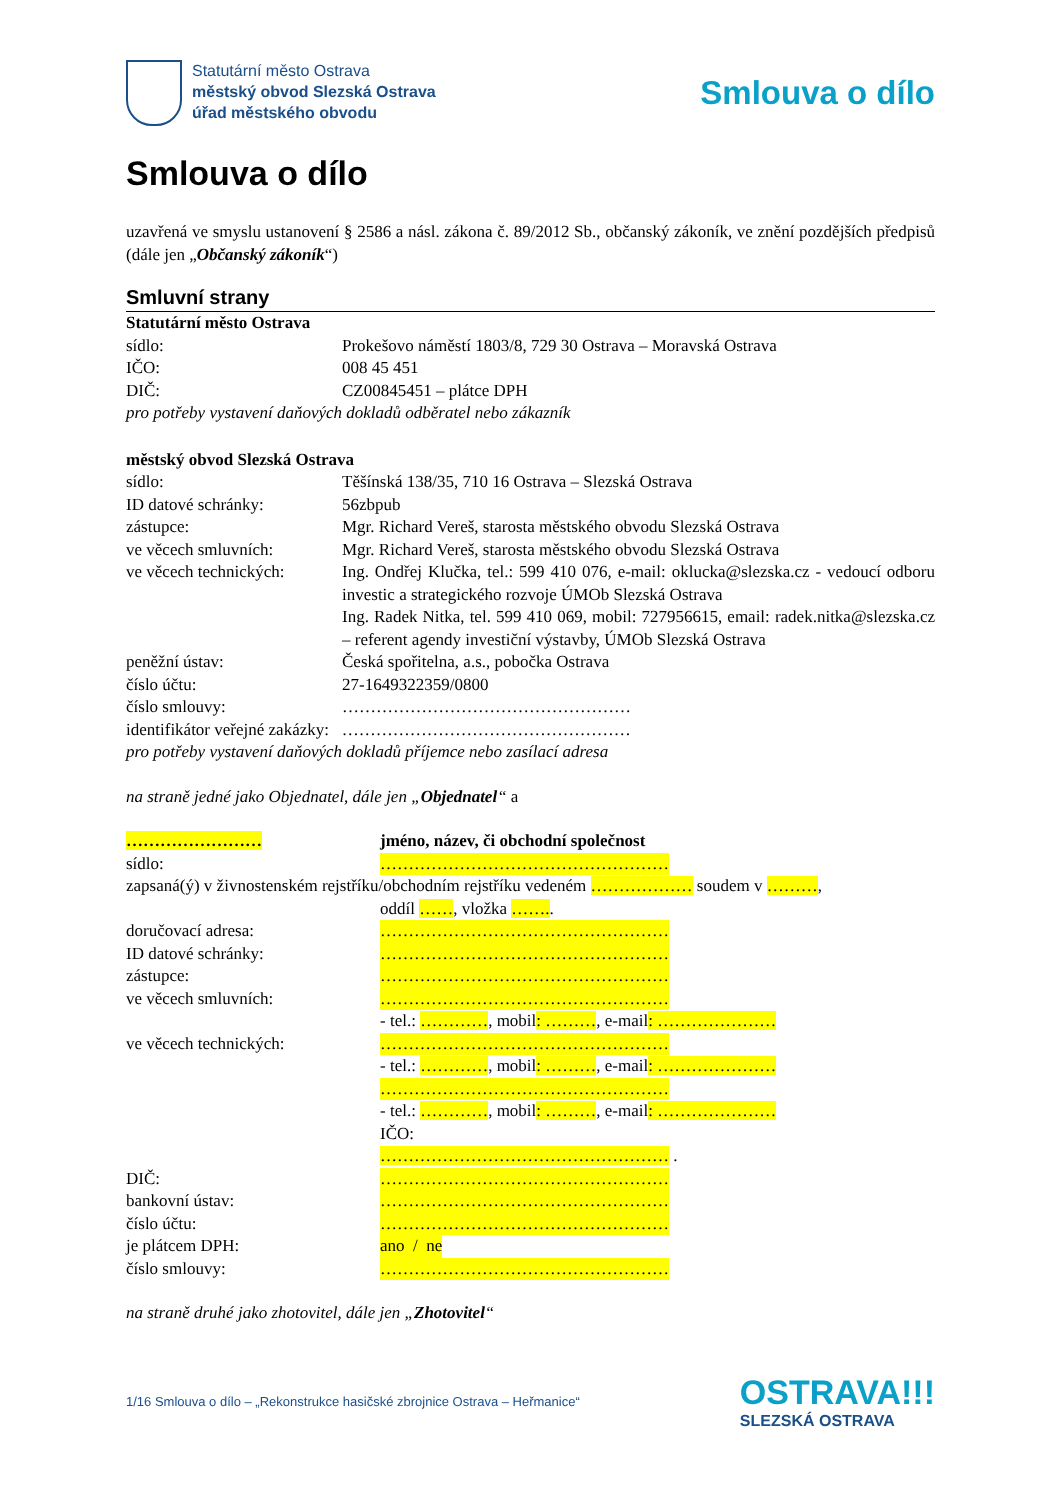Statutární město Ostrava
městský obvod Slezská Ostrava
úřad městského obvodu
Smlouva o dílo
Smlouva o dílo
uzavřená ve smyslu ustanovení § 2586 a násl. zákona č. 89/2012 Sb., občanský zákoník, ve znění pozdějších předpisů (dále jen „Občanský zákoník“)
Smluvní strany
Statutární město Ostrava
sídlo: Prokešovo náměstí 1803/8, 729 30 Ostrava – Moravská Ostrava
IČO: 008 45 451
DIČ: CZ00845451 – plátce DPH
pro potřeby vystavení daňových dokladů odběratel nebo zákazník
městský obvod Slezská Ostrava
sídlo: Těšínská 138/35, 710 16 Ostrava – Slezská Ostrava
ID datové schránky: 56zbpub
zástupce: Mgr. Richard Vereš, starosta městského obvodu Slezská Ostrava
ve věcech smluvních: Mgr. Richard Vereš, starosta městského obvodu Slezská Ostrava
ve věcech technických:
Ing. Ondřej Klučka, tel.: 599 410 076, e-mail: oklucka@slezska.cz - vedoucí odboru investic a strategického rozvoje ÚMOb Slezská Ostrava
Ing. Radek Nitka, tel. 599 410 069, mobil: 727956615, email: radek.nitka@slezska.cz – referent agendy investiční výstavby, ÚMOb Slezská Ostrava
peněžní ústav: Česká spořitelna, a.s., pobočka Ostrava
číslo účtu: 27-1649322359/0800
číslo smlouvy: ……………………………………………
identifikátor veřejné zakázky: ……………………………………………
pro potřeby vystavení daňových dokladů příjemce nebo zasílací adresa
na straně jedné jako Objednatel, dále jen „Objednatel“ a
…………………… jméno, název, či obchodní společnost
sídlo: ……………………………………………
zapsaná(ý) v živnostenském rejstříku/obchodním rejstříku vedeném ……………… soudem v ………,
oddíl ……, vložka ……..
doručovací adresa: ……………………………………………
ID datové schránky: ……………………………………………
zástupce: ……………………………………………
ve věcech smluvních: ……………………………………………
- tel.: …………, mobil: ………, e-mail: …………………
ve věcech technických: ……………………………………………
- tel.: …………, mobil: ………, e-mail: …………………
……………………………………………
- tel.: …………, mobil: ………, e-mail: …………………
IČO:
…………………………………………… .
DIČ: ……………………………………………
bankovní ústav: ……………………………………………
číslo účtu: ……………………………………………
je plátcem DPH: ano / ne
číslo smlouvy: ……………………………………………
na straně druhé jako zhotovitel, dále jen „Zhotovitel“
1/16 Smlouva o dílo – „Rekonstrukce hasičské zbrojnice Ostrava – Heřmanice“
OSTRAVA!!!
SLEZSKÁ OSTRAVA